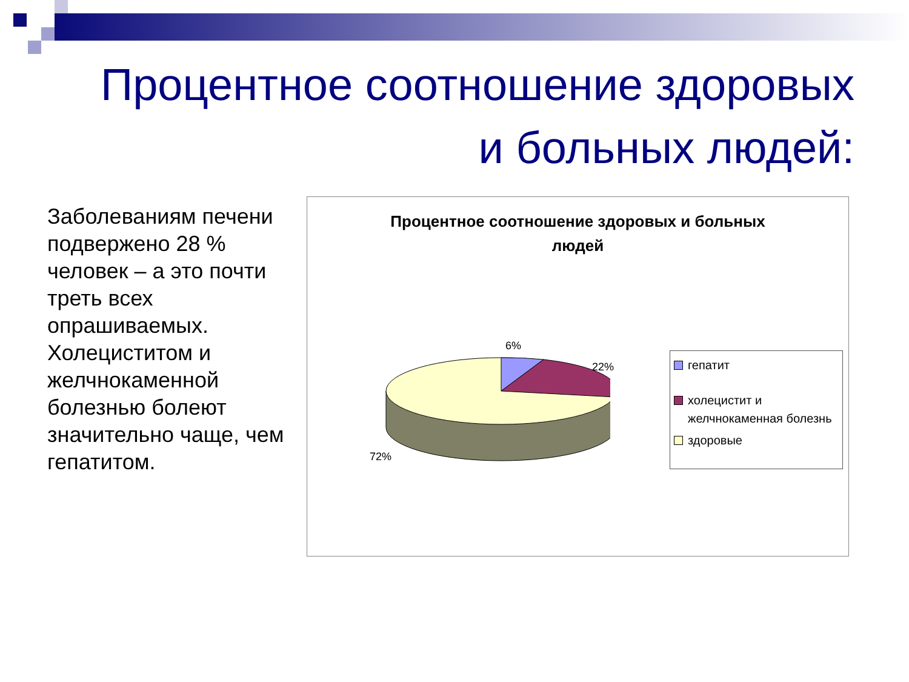Процентное соотношение здоровых
и больных людей:
Заболеваниям печени подвержено 28 % человек – а это почти треть всех опрашиваемых. Холециститом и желчнокаменной болезнью болеют значительно чаще, чем гепатитом.
Процентное соотношение здоровых и больных
людей
6%
22%
72%
гепатит
холецистит и желчнокаменная болезнь
здоровые